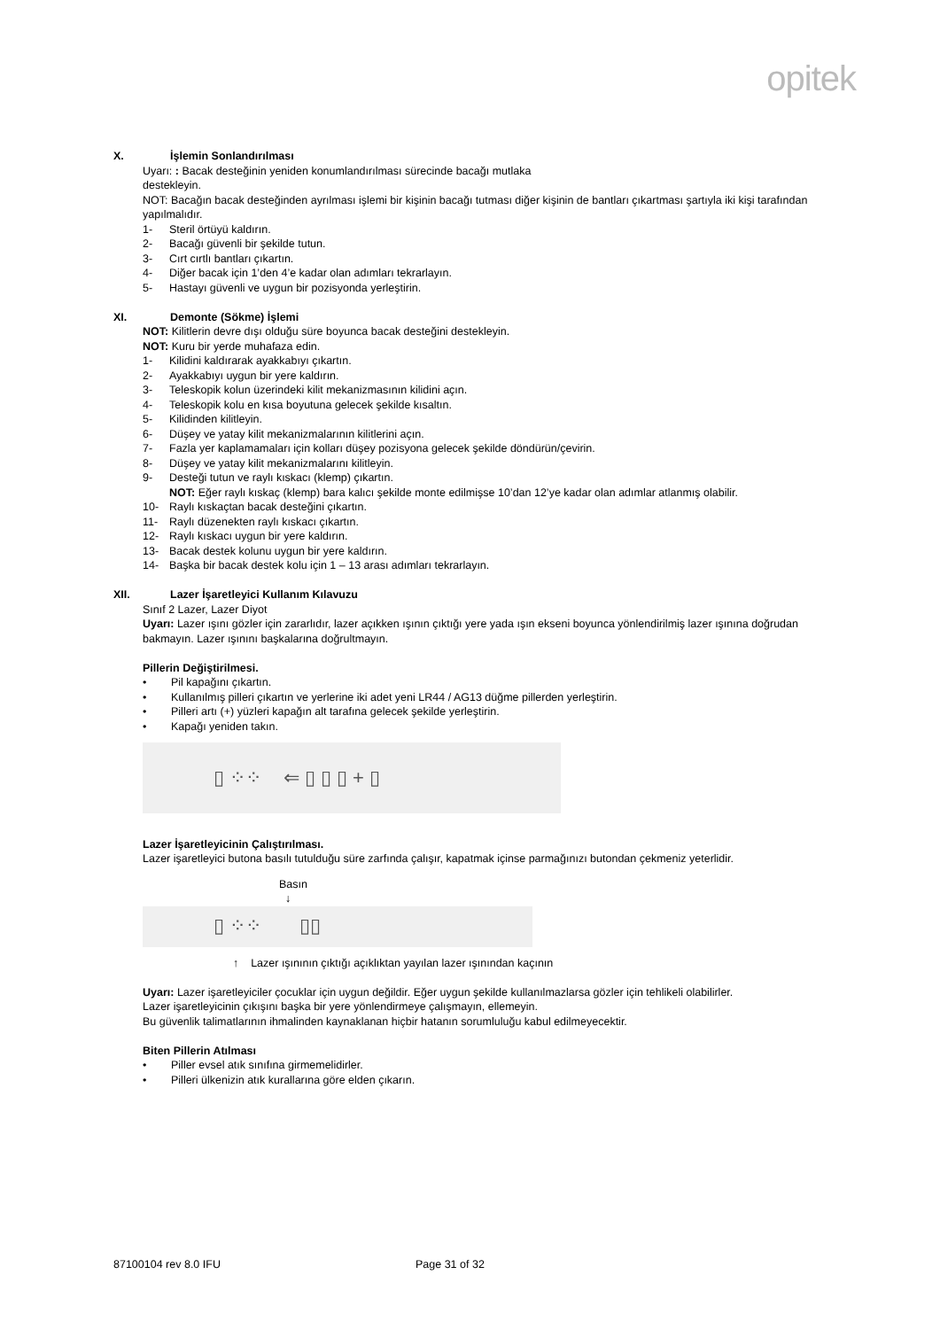opitek
X. İşlemin Sonlandırılması
Uyarı: : Bacak desteğinin yeniden konumlandırılması sürecinde bacağı mutlaka
destekleyin.
NOT: Bacağın bacak desteğinden ayrılması işlemi bir kişinin bacağı tutması diğer kişinin de bantları çıkartması şartıyla iki kişi tarafından yapılmalıdır.
1- Steril örtüyü kaldırın.
2- Bacağı güvenli bir şekilde tutun.
3- Cırt cırtlı bantları çıkartın.
4- Diğer bacak için 1’den 4’e kadar olan adımları tekrarlayın.
5- Hastayı güvenli ve uygun bir pozisyonda yerleştirin.
XI. Demonte (Sökme) İşlemi
NOT: Kilitlerin devre dışı olduğu süre boyunca bacak desteğini destekleyin.
NOT: Kuru bir yerde muhafaza edin.
1- Kilidini kaldırarak ayakkabıyı çıkartın.
2- Ayakkabıyı uygun bir yere kaldırın.
3- Teleskopik kolun üzerindeki kilit mekanizmasının kilidini açın.
4- Teleskopik kolu en kısa boyutuna gelecek şekilde kısaltın.
5- Kilidinden kilitleyin.
6- Düşey ve yatay kilit mekanizmalarının kilitlerini açın.
7- Fazla yer kaplamamaları için kolları düşey pozisyona gelecek şekilde döndürün/çevirin.
8- Düşey ve yatay kilit mekanizmalarını kilitleyin.
9- Desteği tutun ve raylı kıskacı (klemp) çıkartın.
NOT: Eğer raylı kıskaç (klemp) bara kalıcı şekilde monte edilmişse 10’dan 12’ye kadar olan adımlar atlanmış olabilir.
10- Raylı kıskaçtan bacak desteğini çıkartın.
11- Raylı düzenekten raylı kıskacı çıkartın.
12- Raylı kıskacı uygun bir yere kaldırın.
13- Bacak destek kolunu uygun bir yere kaldırın.
14- Başka bir bacak destek kolu için 1 – 13 arası adımları tekrarlayın.
XII. Lazer İşaretleyici Kullanım Kılavuzu
Sınıf 2 Lazer, Lazer Diyot
Uyarı: Lazer ışını gözler için zararlıdır, lazer açıkken ışının çıktığı yere yada ışın ekseni boyunca yönlendirilmiş lazer ışınına doğrudan bakmayın. Lazer ışınını başkalarına doğrultmayın.
Pillerin Değiştirilmesi.
• Pil kapağını çıkartın.
• Kullanılmış pilleri çıkartın ve yerlerine iki adet yeni LR44 / AG13 düğme pillerden yerleştirin.
• Pilleri artı (+) yüzleri kapağın alt tarafına gelecek şekilde yerleştirin.
• Kapağı yeniden takın.
▯ ⁘⁘ ⇐ ▯ ▯ ▯ + ▯
Lazer İşaretleyicinin Çalıştırılması.
Lazer işaretleyici butona basılı tutulduğu süre zarfında çalışır, kapatmak içinse parmağınızı butondan çekmeniz yeterlidir.
Basın
↓
▯ ⁘⁘ ▯▯
↑ Lazer ışınının çıktığı açıklıktan yayılan lazer ışınından kaçının
Uyarı: Lazer işaretleyiciler çocuklar için uygun değildir. Eğer uygun şekilde kullanılmazlarsa gözler için tehlikeli olabilirler.
Lazer işaretleyicinin çıkışını başka bir yere yönlendirmeye çalışmayın, ellemeyin.
Bu güvenlik talimatlarının ihmalinden kaynaklanan hiçbir hatanın sorumluluğu kabul edilmeyecektir.
Biten Pillerin Atılması
• Piller evsel atık sınıfına girmemelidirler.
• Pilleri ülkenizin atık kurallarına göre elden çıkarın.
87100104 rev 8.0 IFU Page 31 of 32